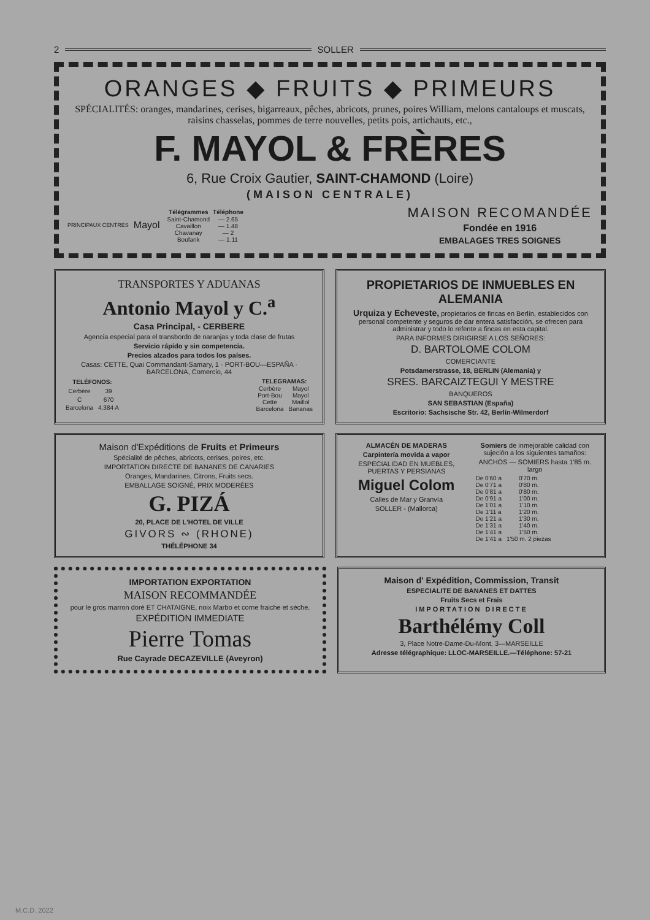2 SOLLER
ORANGES ◆ FRUITS ◆ PRIMEURS
SPÉCIALITÉS: oranges, mandarines, cerises, bigarreaux, pêches, abricots, prunes, poires William, melons cantaloups et muscats, raisins chasselas, pommes de terre nouvelles, petits pois, artichauts, etc.,
F. MAYOL & FRÈRES
6, Rue Croix Gautier, SAINT-CHAMOND (Loire)
(MAISON CENTRALE)
PRINCIPAUX CENTRES Mayol
| Télégrammes | Téléphone |
| --- | --- |
| Saint-Chamond | — 2.65 |
| Cavaillon | — 1.48 |
| Chavanay | — 2 |
| Boufarik | — 1.11 |
MAISON RECOMANDÉE
Fondée en 1916
EMBALAGES TRES SOIGNES
TRANSPORTES Y ADUANAS
Antonio Mayol y C.<sup>a</sup>
Casa Principal, - CERBERE
Agencia especial para el transbordo de naranjas y toda clase de frutas
Servicio rápido y sin competencia.
Precios alzados para todos los países.
Casas: CETTE, Quai Commandant-Samary, 1 · PORT-BOU—ESPAÑA · BARCELONA, Comercio, 44
| TELÉFONOS: | |
| --- | --- |
| Cerbère | 39 |
| C | 670 |
| Barcelona | 4.384 A |
| TELEGRAMAS: | |
| --- | --- |
| Cerbère | Mayol |
| Port-Bou | Mayol |
| Cette | Maillol |
| Barcelona | Bananas |
PROPIETARIOS DE INMUEBLES EN ALEMANIA
Urquiza y Echeveste, propietarios de fincas en Berlín, establecidos con personal competente y seguros de dar entera satisfacción, se ofrecen para administrar y todo lo refente a fincas en esta capital.
PARA INFORMES DIRIGIRSE A LOS SEÑORES:
D. BARTOLOME COLOM
COMERCIANTE
Potsdamerstrasse, 18, BERLIN (Alemania) y
SRES. BARCAIZTEGUI Y MESTRE
BANQUEROS
SAN SEBASTIAN (España)
Escritorio: Sachsische Str. 42, Berlín-Wilmerdorf
Maison d'Expéditions de Fruits et Primeurs
Spécialité de pêches, abricots, cerises, poires, etc.
IMPORTATION DIRECTE DE BANANES DE CANARIES
Oranges, Mandarines, Citrons, Fruits secs.
EMBALLAGE SOIGNÉ, PRIX MODERÉES
G. PIZÁ
20, PLACE DE L'HOTEL DE VILLE
GIVORS ∾ (RHONE)
THÉLÉPHONE 34
ALMACÉN DE MADERAS
Carpintería movida a vapor
ESPECIALIDAD EN MUEBLES, PUERTAS Y PERSIANAS
Miguel Colom
Calles de Mar y Granvía
SOLLER - (Mallorca)
Somiers de inmejorable calidad con sujeción a los siguientes tamaños:
ANCHOS — SOMIERS hasta 1'85 m. largo
| De 0'60 a | 0'70 m. |
| De 0'71 a | 0'80 m. |
| De 0'81 a | 0'80 m. |
| De 0'91 a | 1'00 m. |
| De 1'01 a | 1'10 m. |
| De 1'11 a | 1'20 m. |
| De 1'21 a | 1'30 m. |
| De 1'31 a | 1'40 m. |
| De 1'41 a | 1'50 m. |
| De 1'41 a | 1'50 m. 2 piezas |
IMPORTATION EXPORTATION
MAISON RECOMMANDÉE
pour le gros marron doré ET CHATAIGNE, noix Marbo et corne fraiche et séche.
EXPÉDITION IMMEDIATE
Pierre Tomas
Rue Cayrade DECAZEVILLE (Aveyron)
Maison d' Expédition, Commission, Transit
ESPECIALITE DE BANANES ET DATTES
Fruits Secs et Frais
IMPORTATION DIRECTE
Barthélémy Coll
3, Place Notre-Dame-Du-Mont, 3—MARSEILLE
Adresse télégraphique: LLOC-MARSEILLE.—Téléphone: 57-21
M.C.D. 2022